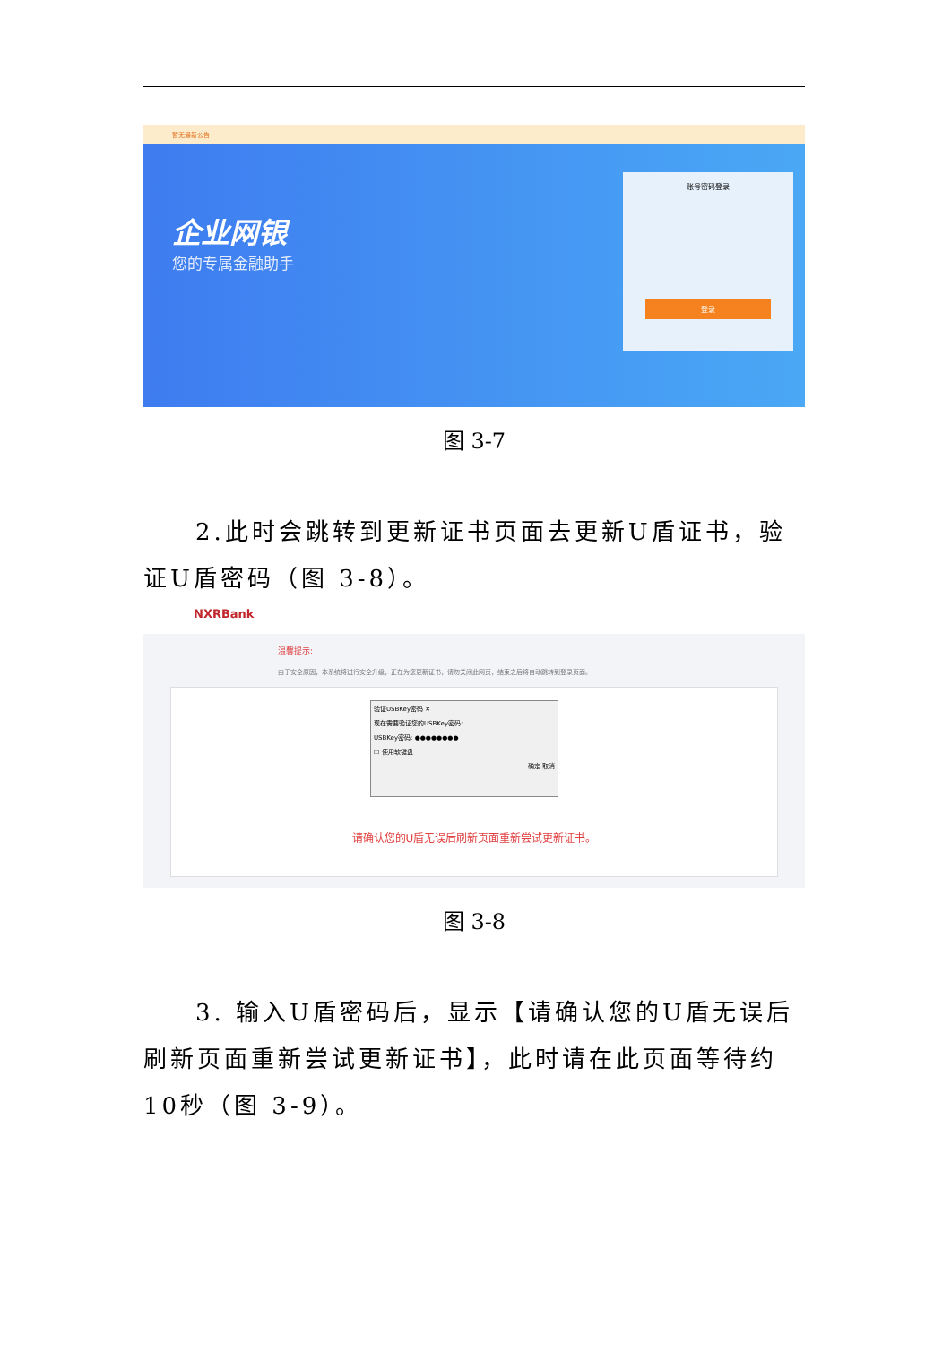暂无最新公告
企业网银
您的专属金融助手
账号密码登录
登录
图 3-7
2.此时会跳转到更新证书页面去更新U盾证书，验证U盾密码（图 3-8）。
NXRBank
温馨提示:
由于安全原因，本系统将进行安全升级，正在为您更新证书，请勿关闭此网页，结束之后将自动跳转到登录页面。
验证USBKey密码 ✕
现在需要验证您的USBKey密码:
USBKey密码: ●●●●●●●●
☐ 使用软键盘
确定 取消
请确认您的U盾无误后刷新页面重新尝试更新证书。
图 3-8
3. 输入U盾密码后，显示【请确认您的U盾无误后刷新页面重新尝试更新证书】，此时请在此页面等待约10秒（图 3-9）。